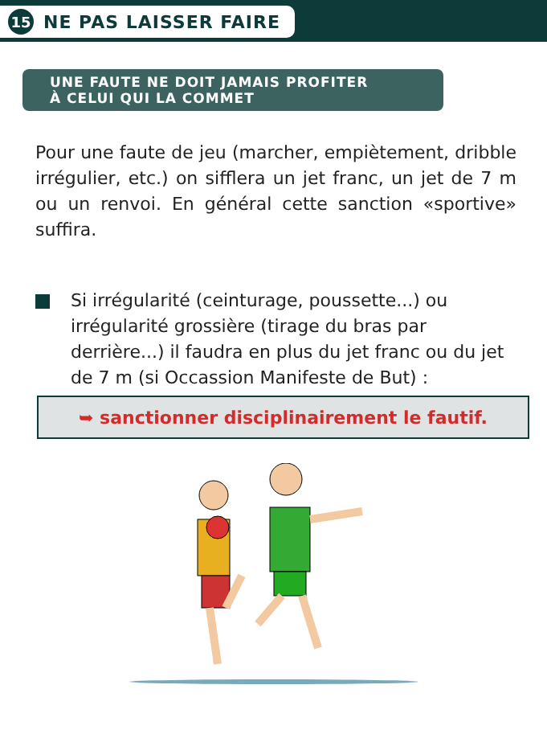15
NE PAS LAISSER FAIRE
UNE FAUTE NE DOIT JAMAIS PROFITER
À CELUI QUI LA COMMET
Pour une faute de jeu (marcher, empiètement, dribble irrégulier, etc.) on sifflera un jet franc, un jet de 7 m ou un renvoi. En général cette sanction «sportive» suffira.
Si irrégularité (ceinturage, poussette...) ou irrégularité grossière (tirage du bras par derrière...) il faudra en plus du jet franc ou du jet de 7 m (si Occassion Manifeste de But) :
➥ sanctionner disciplinairement le fautif.